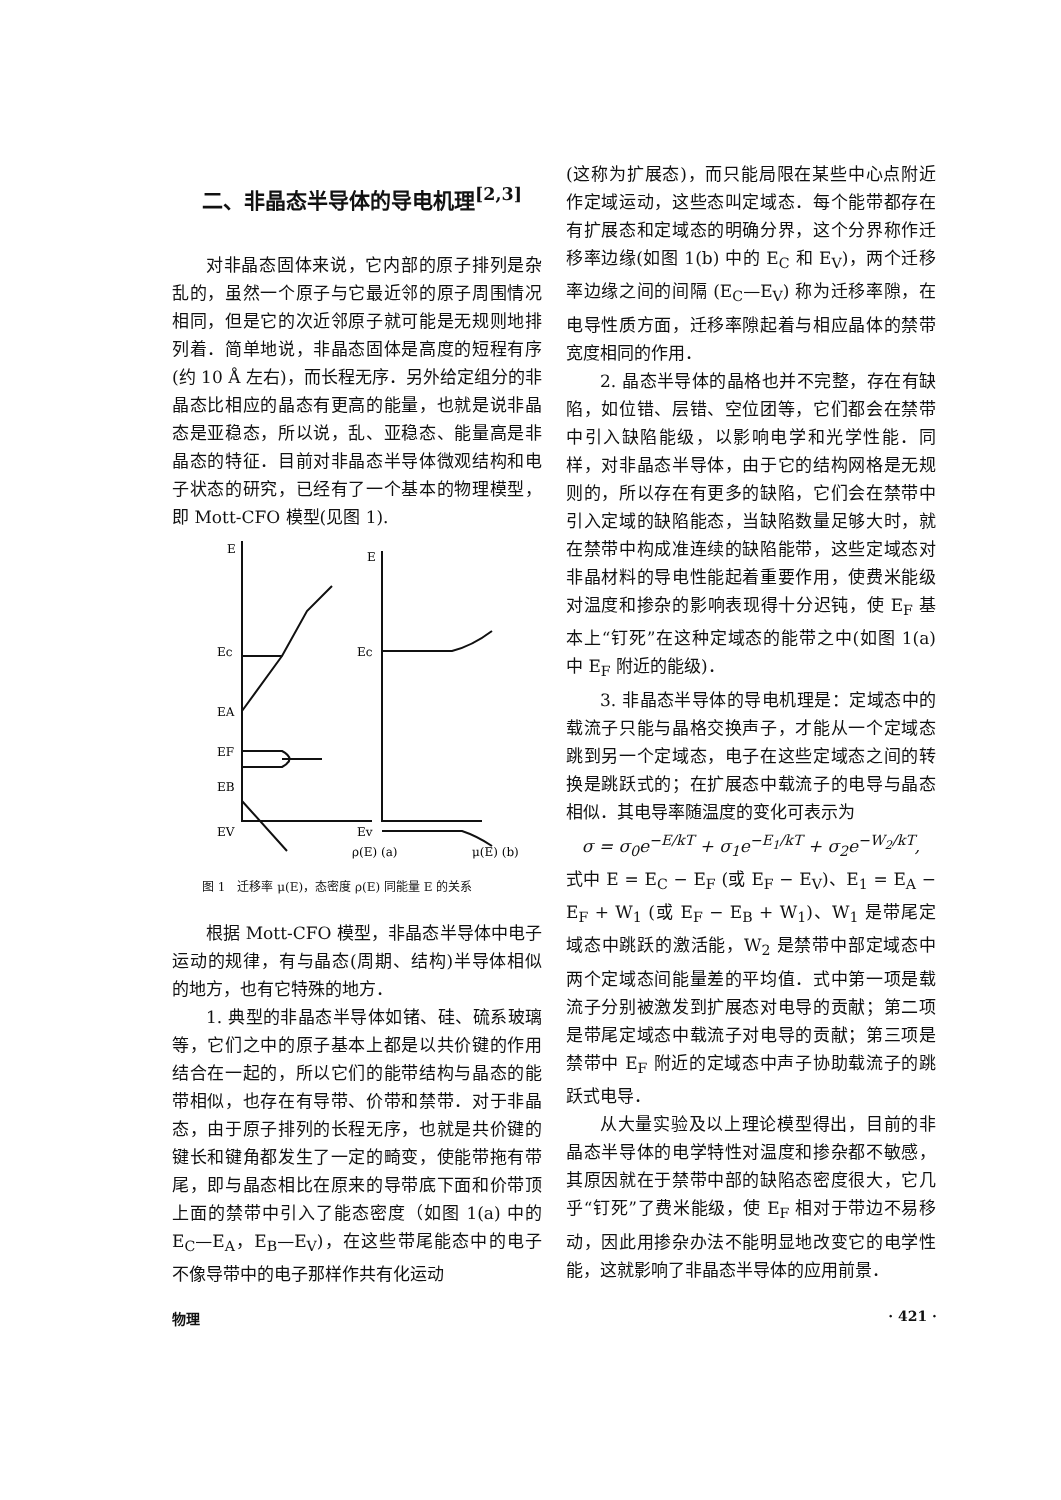二、非晶态半导体的导电机理<sup>[2,3]</sup>
对非晶态固体来说，它内部的原子排列是杂乱的，虽然一个原子与它最近邻的原子周围情况相同，但是它的次近邻原子就可能是无规则地排列着．简单地说，非晶态固体是高度的短程有序(约 10 Å 左右)，而长程无序．另外给定组分的非晶态比相应的晶态有更高的能量，也就是说非晶态是亚稳态，所以说，乱、亚稳态、能量高是非晶态的特征．目前对非晶态半导体微观结构和电子状态的研究，已经有了一个基本的物理模型，即 Mott-CFO 模型(见图 1).
E
Ec
EA
EF
EB
EV
E
Ec
Ev
ρ(E) (a)
μ(E) (b)
图 1　迁移率 μ(E)，态密度 ρ(E) 同能量 E 的关系
根据 Mott-CFO 模型，非晶态半导体中电子运动的规律，有与晶态(周期、结构)半导体相似的地方，也有它特殊的地方．
1. 典型的非晶态半导体如锗、硅、硫系玻璃等，它们之中的原子基本上都是以共价键的作用结合在一起的，所以它们的能带结构与晶态的能带相似，也存在有导带、价带和禁带．对于非晶态，由于原子排列的长程无序，也就是共价键的键长和键角都发生了一定的畸变，使能带拖有带尾，即与晶态相比在原来的导带底下面和价带顶上面的禁带中引入了能态密度（如图 1(a) 中的 E<sub>C</sub>—E<sub>A</sub>，E<sub>B</sub>—E<sub>V</sub>)，在这些带尾能态中的电子不像导带中的电子那样作共有化运动
(这称为扩展态)，而只能局限在某些中心点附近作定域运动，这些态叫定域态．每个能带都存在有扩展态和定域态的明确分界，这个分界称作迁移率边缘(如图 1(b) 中的 E<sub>C</sub> 和 E<sub>V</sub>)，两个迁移率边缘之间的间隔 (E<sub>C</sub>—E<sub>V</sub>) 称为迁移率隙，在电导性质方面，迁移率隙起着与相应晶体的禁带宽度相同的作用．
2. 晶态半导体的晶格也并不完整，存在有缺陷，如位错、层错、空位团等，它们都会在禁带中引入缺陷能级，以影响电学和光学性能．同样，对非晶态半导体，由于它的结构网格是无规则的，所以存在有更多的缺陷，它们会在禁带中引入定域的缺陷能态，当缺陷数量足够大时，就在禁带中构成准连续的缺陷能带，这些定域态对非晶材料的导电性能起着重要作用，使费米能级对温度和掺杂的影响表现得十分迟钝，使 E<sub>F</sub> 基本上“钉死”在这种定域态的能带之中(如图 1(a) 中 E<sub>F</sub> 附近的能级)．
3. 非晶态半导体的导电机理是：定域态中的载流子只能与晶格交换声子，才能从一个定域态跳到另一个定域态，电子在这些定域态之间的转换是跳跃式的；在扩展态中载流子的电导与晶态相似．其电导率随温度的变化可表示为
σ = σ<sub>0</sub>e<sup>−E/kT</sup> + σ<sub>1</sub>e<sup>−E<sub>1</sub>/kT</sup> + σ<sub>2</sub>e<sup>−W<sub>2</sub>/kT</sup>,
式中 E = E<sub>C</sub> − E<sub>F</sub> (或 E<sub>F</sub> − E<sub>V</sub>)、E<sub>1</sub> = E<sub>A</sub> − E<sub>F</sub> + W<sub>1</sub> (或 E<sub>F</sub> − E<sub>B</sub> + W<sub>1</sub>)、W<sub>1</sub> 是带尾定域态中跳跃的激活能，W<sub>2</sub> 是禁带中部定域态中两个定域态间能量差的平均值．式中第一项是载流子分别被激发到扩展态对电导的贡献；第二项是带尾定域态中载流子对电导的贡献；第三项是禁带中 E<sub>F</sub> 附近的定域态中声子协助载流子的跳跃式电导．
从大量实验及以上理论模型得出，目前的非晶态半导体的电学特性对温度和掺杂都不敏感，其原因就在于禁带中部的缺陷态密度很大，它几乎“钉死”了费米能级，使 E<sub>F</sub> 相对于带边不易移动，因此用掺杂办法不能明显地改变它的电学性能，这就影响了非晶态半导体的应用前景．
物理 · 421 ·